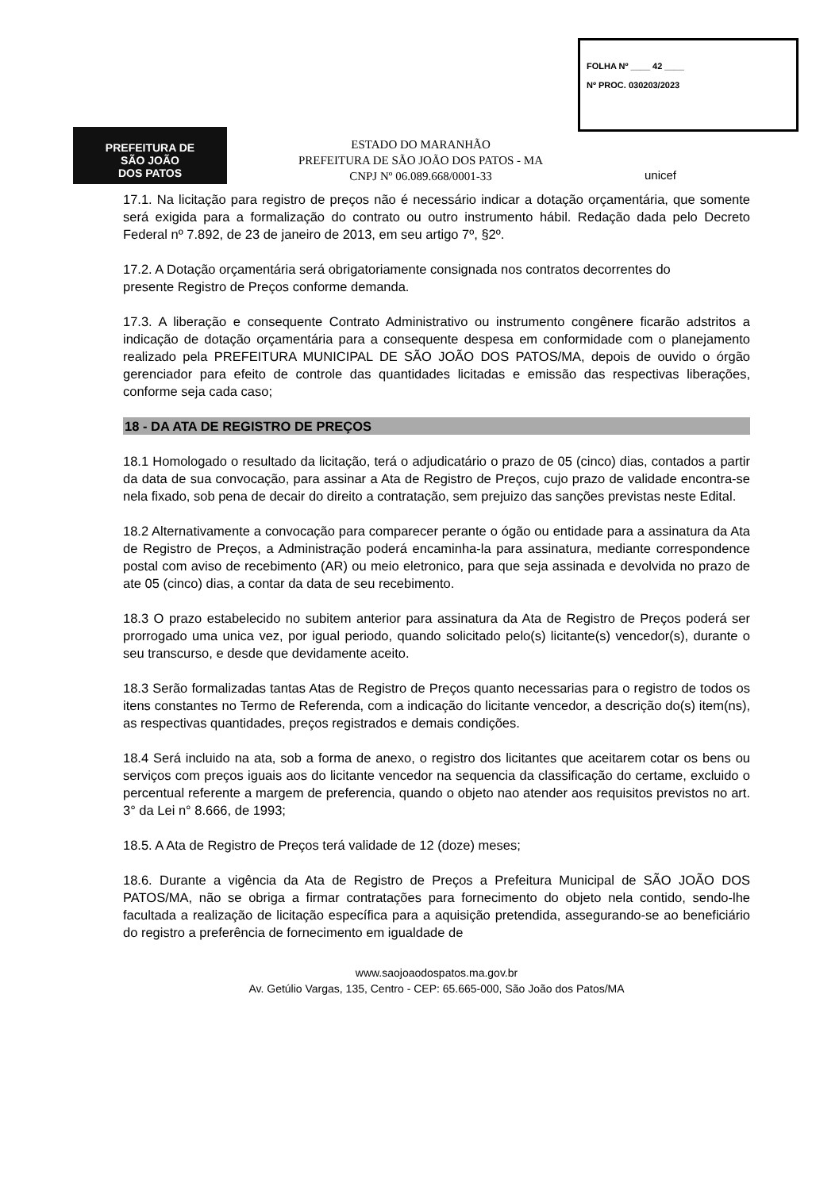FOLHA Nº ____ 42 ____
Nº PROC. 030203/2023
PREFEITURA DE
SÃO JOÃO
DOS PATOS
ESTADO DO MARANHÃO
PREFEITURA DE SÃO JOÃO DOS PATOS - MA
CNPJ Nº 06.089.668/0001-33
unicef
17.1. Na licitação para registro de preços não é necessário indicar a dotação orçamentária, que somente será exigida para a formalização do contrato ou outro instrumento hábil. Redação dada pelo Decreto Federal nº 7.892, de 23 de janeiro de 2013, em seu artigo 7º, §2º.
17.2. A Dotação orçamentária será obrigatoriamente consignada nos contratos decorrentes do
presente Registro de Preços conforme demanda.
17.3. A liberação e consequente Contrato Administrativo ou instrumento congênere ficarão adstritos a indicação de dotação orçamentária para a consequente despesa em conformidade com o planejamento realizado pela PREFEITURA MUNICIPAL DE SÃO JOÃO DOS PATOS/MA, depois de ouvido o órgão gerenciador para efeito de controle das quantidades licitadas e emissão das respectivas liberações, conforme seja cada caso;
18 - DA ATA DE REGISTRO DE PREÇOS
18.1 Homologado o resultado da licitação, terá o adjudicatário o prazo de 05 (cinco) dias, contados a partir da data de sua convocação, para assinar a Ata de Registro de Preços, cujo prazo de validade encontra-se nela fixado, sob pena de decair do direito a contratação, sem prejuizo das sanções previstas neste Edital.
18.2 Alternativamente a convocação para comparecer perante o ógão ou entidade para a assinatura da Ata de Registro de Preços, a Administração poderá encaminha-la para assinatura, mediante correspondence postal com aviso de recebimento (AR) ou meio eletronico, para que seja assinada e devolvida no prazo de ate 05 (cinco) dias, a contar da data de seu recebimento.
18.3 O prazo estabelecido no subitem anterior para assinatura da Ata de Registro de Preços poderá ser prorrogado uma unica vez, por igual periodo, quando solicitado pelo(s) licitante(s) vencedor(s), durante o seu transcurso, e desde que devidamente aceito.
18.3 Serão formalizadas tantas Atas de Registro de Preços quanto necessarias para o registro de todos os itens constantes no Termo de Referenda, com a indicação do licitante vencedor, a descrição do(s) item(ns), as respectivas quantidades, preços registrados e demais condições.
18.4 Será incluido na ata, sob a forma de anexo, o registro dos licitantes que aceitarem cotar os bens ou serviços com preços iguais aos do licitante vencedor na sequencia da classificação do certame, excluido o percentual referente a margem de preferencia, quando o objeto nao atender aos requisitos previstos no art. 3° da Lei n° 8.666, de 1993;
18.5. A Ata de Registro de Preços terá validade de 12 (doze) meses;
18.6. Durante a vigência da Ata de Registro de Preços a Prefeitura Municipal de SÃO JOÃO DOS PATOS/MA, não se obriga a firmar contratações para fornecimento do objeto nela contido, sendo-lhe facultada a realização de licitação específica para a aquisição pretendida, assegurando-se ao beneficiário do registro a preferência de fornecimento em igualdade de
www.saojoaodospatos.ma.gov.br
Av. Getúlio Vargas, 135, Centro - CEP: 65.665-000, São João dos Patos/MA